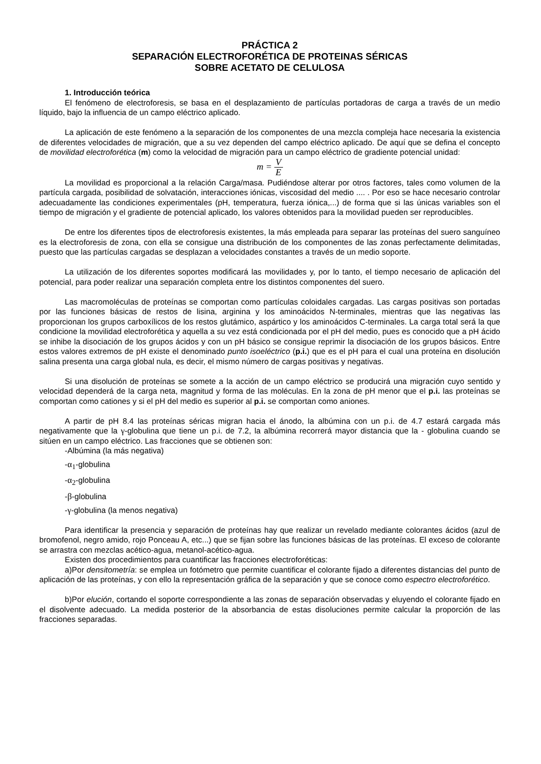PRÁCTICA 2
SEPARACIÓN ELECTROFORÉTICA DE PROTEINAS SÉRICAS
SOBRE ACETATO DE CELULOSA
1. Introducción teórica
El fenómeno de electroforesis, se basa en el desplazamiento de partículas portadoras de carga a través de un medio líquido, bajo la influencia de un campo eléctrico aplicado.
La aplicación de este fenómeno a la separación de los componentes de una mezcla compleja hace necesaria la existencia de diferentes velocidades de migración, que a su vez dependen del campo eléctrico aplicado. De aquí que se defina el concepto de movilidad electroforética (m) como la velocidad de migración para un campo eléctrico de gradiente potencial unidad:
m = V E
La movilidad es proporcional a la relación Carga/masa. Pudiéndose alterar por otros factores, tales como volumen de la partícula cargada, posibilidad de solvatación, interacciones iónicas, viscosidad del medio .... . Por eso se hace necesario controlar adecuadamente las condiciones experimentales (pH, temperatura, fuerza iónica,...) de forma que si las únicas variables son el tiempo de migración y el gradiente de potencial aplicado, los valores obtenidos para la movilidad pueden ser reproducibles.
De entre los diferentes tipos de electroforesis existentes, la más empleada para separar las proteínas del suero sanguíneo es la electroforesis de zona, con ella se consigue una distribución de los componentes de las zonas perfectamente delimitadas, puesto que las partículas cargadas se desplazan a velocidades constantes a través de un medio soporte.
La utilización de los diferentes soportes modificará las movilidades y, por lo tanto, el tiempo necesario de aplicación del potencial, para poder realizar una separación completa entre los distintos componentes del suero.
Las macromoléculas de proteínas se comportan como partículas coloidales cargadas. Las cargas positivas son portadas por las funciones básicas de restos de lisina, arginina y los aminoácidos N-terminales, mientras que las negativas las proporcionan los grupos carboxílicos de los restos glutámico, aspártico y los aminoácidos C-terminales. La carga total será la que condicione la movilidad electroforética y aquella a su vez está condicionada por el pH del medio, pues es conocido que a pH ácido se inhibe la disociación de los grupos ácidos y con un pH básico se consigue reprimir la disociación de los grupos básicos. Entre estos valores extremos de pH existe el denominado punto isoeléctrico (p.i.) que es el pH para el cual una proteína en disolución salina presenta una carga global nula, es decir, el mismo número de cargas positivas y negativas.
Si una disolución de proteínas se somete a la acción de un campo eléctrico se producirá una migración cuyo sentido y velocidad dependerá de la carga neta, magnitud y forma de las moléculas. En la zona de pH menor que el p.i. las proteínas se comportan como cationes y si el pH del medio es superior al p.i. se comportan como aniones.
A partir de pH 8.4 las proteínas séricas migran hacia el ánodo, la albúmina con un p.i. de 4.7 estará cargada más negativamente que la γ-globulina que tiene un p.i. de 7.2, la albúmina recorrerá mayor distancia que la - globulina cuando se sitúen en un campo eléctrico. Las fracciones que se obtienen son:
-Albúmina (la más negativa)
-α<sub>1</sub>-globulina
-α<sub>2</sub>-globulina
-β-globulina
-γ-globulina (la menos negativa)
Para identificar la presencia y separación de proteínas hay que realizar un revelado mediante colorantes ácidos (azul de bromofenol, negro amido, rojo Ponceau A, etc...) que se fijan sobre las funciones básicas de las proteínas. El exceso de colorante se arrastra con mezclas acético-agua, metanol-acético-agua.
Existen dos procedimientos para cuantificar las fracciones electroforéticas:
a)Por densitometría: se emplea un fotómetro que permite cuantificar el colorante fijado a diferentes distancias del punto de aplicación de las proteínas, y con ello la representación gráfica de la separación y que se conoce como espectro electroforético.
b)Por elución, cortando el soporte correspondiente a las zonas de separación observadas y eluyendo el colorante fijado en el disolvente adecuado. La medida posterior de la absorbancia de estas disoluciones permite calcular la proporción de las fracciones separadas.